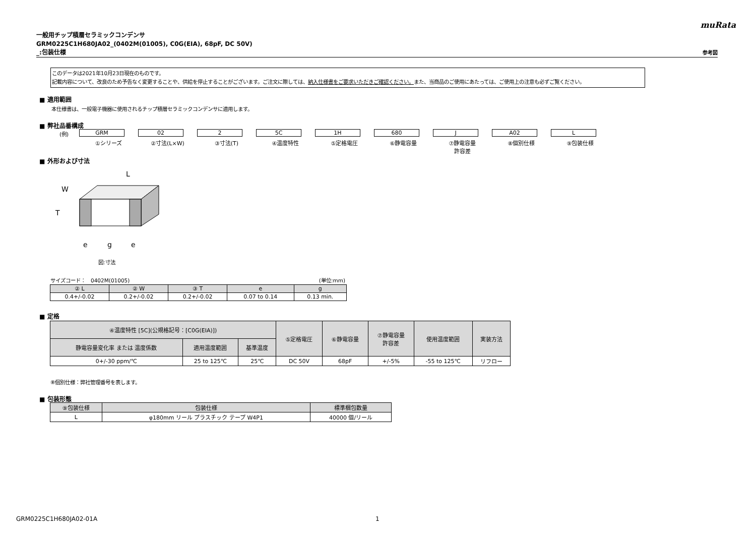muRata
一般用チップ積層セラミックコンデンサ
GRM0225C1H680JA02_(0402M(01005), C0G(EIA), 68pF, DC 50V)
_:包装仕様 参考図
このデータは2021年10月23日現在のものです。
記載内容について、改良のため予告なく変更することや、供給を停止することがございます。ご注文に際しては、納入仕様書をご要求いただきご確認ください。また、当商品のご使用にあたっては、ご使用上の注意も必ずご覧ください。
■ 適用範囲
本仕様書は、一般電子機器に使用されるチップ積層セラミックコンデンサに適用します。
■ 弊社品番構成
(例)
GRM
①シリーズ
02
②寸法(L×W)
2
③寸法(T)
5C
④温度特性
1H
⑤定格電圧
680
⑥静電容量
J
⑦静電容量
許容差
A02
⑧個別仕様
L
⑨包装仕様
■ 外形および寸法
L
W
T
e
g
e
図:寸法
サイズコード：　0402M(01005) (単位:mm)
| ② L | ② W | ③ T | e | g |
| --- | --- | --- | --- | --- |
| 0.4+/-0.02 | 0.2+/-0.02 | 0.2+/-0.02 | 0.07 to 0.14 | 0.13 min. |
■ 定格
| ④温度特性 [5C](公規格記号：[C0G(EIA)]) | | | ⑤定格電圧 | ⑥静電容量 | ⑦静電容量 許容差 | 使用温度範囲 | 実装方法 |
| --- | --- | --- | --- | --- | --- | --- | --- |
| 静電容量変化率 または 温度係数 | 適用温度範囲 | 基準温度 | | | | | |
| 0+/-30 ppm/℃ | 25 to 125℃ | 25℃ | DC 50V | 68pF | +/-5% | -55 to 125℃ | リフロー |
⑧個別仕様：弊社管理番号を表します。
■ 包装形態
| ⑨包装仕様 | 包装仕様 | 標準梱包数量 |
| --- | --- | --- |
| L | φ180mm リール プラスチック テープ W4P1 | 40000 個/リール |
GRM0225C1H680JA02-01A 1